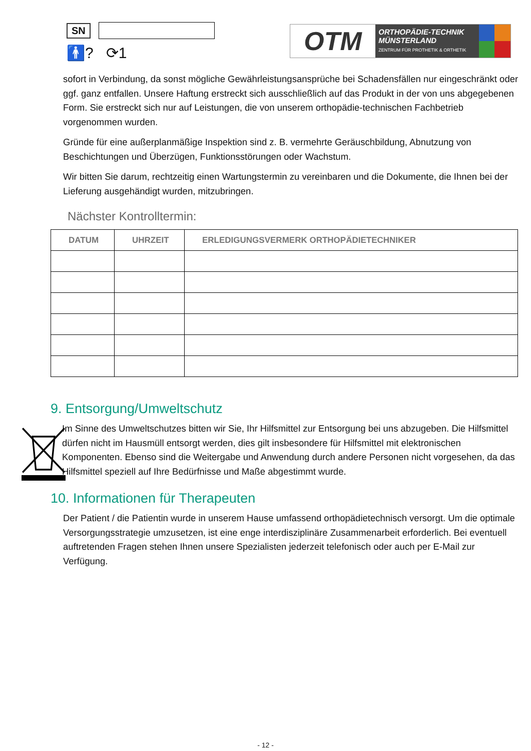SN
🚹? ⟳1
OTM
ORTHOPÄDIE-TECHNIK
MÜNSTERLAND
ZENTRUM FÜR PROTHETIK & ORTHETIK
sofort in Verbindung, da sonst mögliche Gewährleistungsansprüche bei Schadensfällen nur eingeschränkt oder ggf. ganz entfallen. Unsere Haftung erstreckt sich ausschließlich auf das Produkt in der von uns abgegebenen Form. Sie erstreckt sich nur auf Leistungen, die von unserem orthopädie-technischen Fachbetrieb vorgenommen wurden.
Gründe für eine außerplanmäßige Inspektion sind z. B. vermehrte Geräuschbildung, Abnutzung von Beschichtungen und Überzügen, Funktionsstörungen oder Wachstum.
Wir bitten Sie darum, rechtzeitig einen Wartungstermin zu vereinbaren und die Dokumente, die Ihnen bei der Lieferung ausgehändigt wurden, mitzubringen.
Nächster Kontrolltermin:
| DATUM | UHRZEIT | ERLEDIGUNGSVERMERK ORTHOPÄDIETECHNIKER |
| --- | --- | --- |
9. Entsorgung/Umweltschutz
Im Sinne des Umweltschutzes bitten wir Sie, Ihr Hilfsmittel zur Entsorgung bei uns abzugeben. Die Hilfsmittel dürfen nicht im Hausmüll entsorgt werden, dies gilt insbesondere für Hilfsmittel mit elektronischen Komponenten. Ebenso sind die Weitergabe und Anwendung durch andere Personen nicht vorgesehen, da das Hilfsmittel speziell auf Ihre Bedürfnisse und Maße abgestimmt wurde.
10. Informationen für Therapeuten
Der Patient / die Patientin wurde in unserem Hause umfassend orthopädietechnisch versorgt. Um die optimale Versorgungsstrategie umzusetzen, ist eine enge interdisziplinäre Zusammenarbeit erforderlich. Bei eventuell auftretenden Fragen stehen Ihnen unsere Spezialisten jederzeit telefonisch oder auch per E-Mail zur Verfügung.
- 12 -